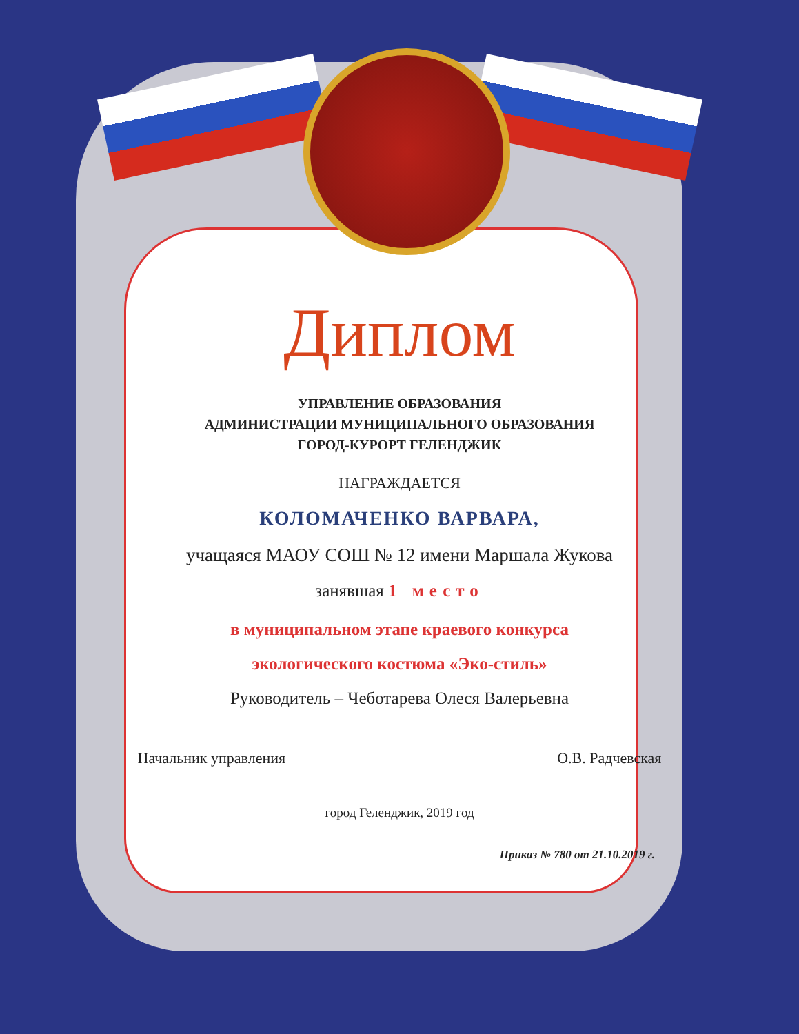Диплом
УПРАВЛЕНИЕ ОБРАЗОВАНИЯ
АДМИНИСТРАЦИИ МУНИЦИПАЛЬНОГО ОБРАЗОВАНИЯ
ГОРОД-КУРОРТ ГЕЛЕНДЖИК
НАГРАЖДАЕТСЯ
КОЛОМАЧЕНКО ВАРВАРА,
учащаяся МАОУ СОШ № 12 имени Маршала Жукова
занявшая 1 место
в муниципальном этапе краевого конкурса
экологического костюма «Эко-стиль»
Руководитель – Чеботарева Олеся Валерьевна
Начальник управления О.В. Радчевская
город Геленджик, 2019 год
Приказ № 780 от 21.10.2019 г.